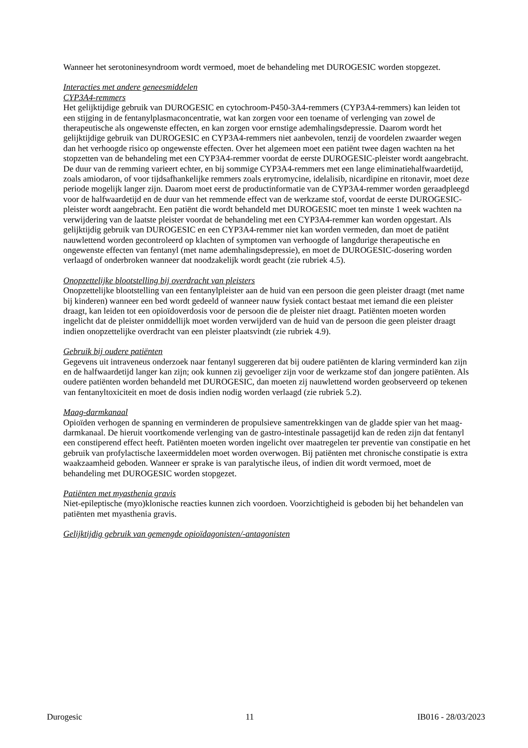Wanneer het serotoninesyndroom wordt vermoed, moet de behandeling met DUROGESIC worden stopgezet.
Interacties met andere geneesmiddelen
CYP3A4-remmers
Het gelijktijdige gebruik van DUROGESIC en cytochroom-P450-3A4-remmers (CYP3A4-remmers) kan leiden tot een stijging in de fentanylplasmaconcentratie, wat kan zorgen voor een toename of verlenging van zowel de therapeutische als ongewenste effecten, en kan zorgen voor ernstige ademhalingsdepressie. Daarom wordt het gelijktijdige gebruik van DUROGESIC en CYP3A4-remmers niet aanbevolen, tenzij de voordelen zwaarder wegen dan het verhoogde risico op ongewenste effecten. Over het algemeen moet een patiënt twee dagen wachten na het stopzetten van de behandeling met een CYP3A4-remmer voordat de eerste DUROGESIC-pleister wordt aangebracht. De duur van de remming varieert echter, en bij sommige CYP3A4-remmers met een lange eliminatiehalfwaardetijd, zoals amiodaron, of voor tijdsafhankelijke remmers zoals erytromycine, idelalisib, nicardipine en ritonavir, moet deze periode mogelijk langer zijn. Daarom moet eerst de productinformatie van de CYP3A4-remmer worden geraadpleegd voor de halfwaardetijd en de duur van het remmende effect van de werkzame stof, voordat de eerste DUROGESIC-pleister wordt aangebracht. Een patiënt die wordt behandeld met DUROGESIC moet ten minste 1 week wachten na verwijdering van de laatste pleister voordat de behandeling met een CYP3A4-remmer kan worden opgestart. Als gelijktijdig gebruik van DUROGESIC en een CYP3A4-remmer niet kan worden vermeden, dan moet de patiënt nauwlettend worden gecontroleerd op klachten of symptomen van verhoogde of langdurige therapeutische en ongewenste effecten van fentanyl (met name ademhalingsdepressie), en moet de DUROGESIC-dosering worden verlaagd of onderbroken wanneer dat noodzakelijk wordt geacht (zie rubriek 4.5).
Onopzettelijke blootstelling bij overdracht van pleisters
Onopzettelijke blootstelling van een fentanylpleister aan de huid van een persoon die geen pleister draagt (met name bij kinderen) wanneer een bed wordt gedeeld of wanneer nauw fysiek contact bestaat met iemand die een pleister draagt, kan leiden tot een opioïdoverdosis voor de persoon die de pleister niet draagt. Patiënten moeten worden ingelicht dat de pleister onmiddellijk moet worden verwijderd van de huid van de persoon die geen pleister draagt indien onopzettelijke overdracht van een pleister plaatsvindt (zie rubriek 4.9).
Gebruik bij oudere patiënten
Gegevens uit intraveneus onderzoek naar fentanyl suggereren dat bij oudere patiënten de klaring verminderd kan zijn en de halfwaardetijd langer kan zijn; ook kunnen zij gevoeliger zijn voor de werkzame stof dan jongere patiënten. Als oudere patiënten worden behandeld met DUROGESIC, dan moeten zij nauwlettend worden geobserveerd op tekenen van fentanyltoxiciteit en moet de dosis indien nodig worden verlaagd (zie rubriek 5.2).
Maag-darmkanaal
Opioïden verhogen de spanning en verminderen de propulsieve samentrekkingen van de gladde spier van het maag-darmkanaal. De hieruit voortkomende verlenging van de gastro-intestinale passagetijd kan de reden zijn dat fentanyl een constiperend effect heeft. Patiënten moeten worden ingelicht over maatregelen ter preventie van constipatie en het gebruik van profylactische laxeermiddelen moet worden overwogen. Bij patiënten met chronische constipatie is extra waakzaamheid geboden. Wanneer er sprake is van paralytische ileus, of indien dit wordt vermoed, moet de behandeling met DUROGESIC worden stopgezet.
Patiënten met myasthenia gravis
Niet-epileptische (myo)klonische reacties kunnen zich voordoen. Voorzichtigheid is geboden bij het behandelen van patiënten met myasthenia gravis.
Gelijktijdig gebruik van gemengde opioïdagonisten/-antagonisten
Durogesic 11 IB016 - 28/03/2023